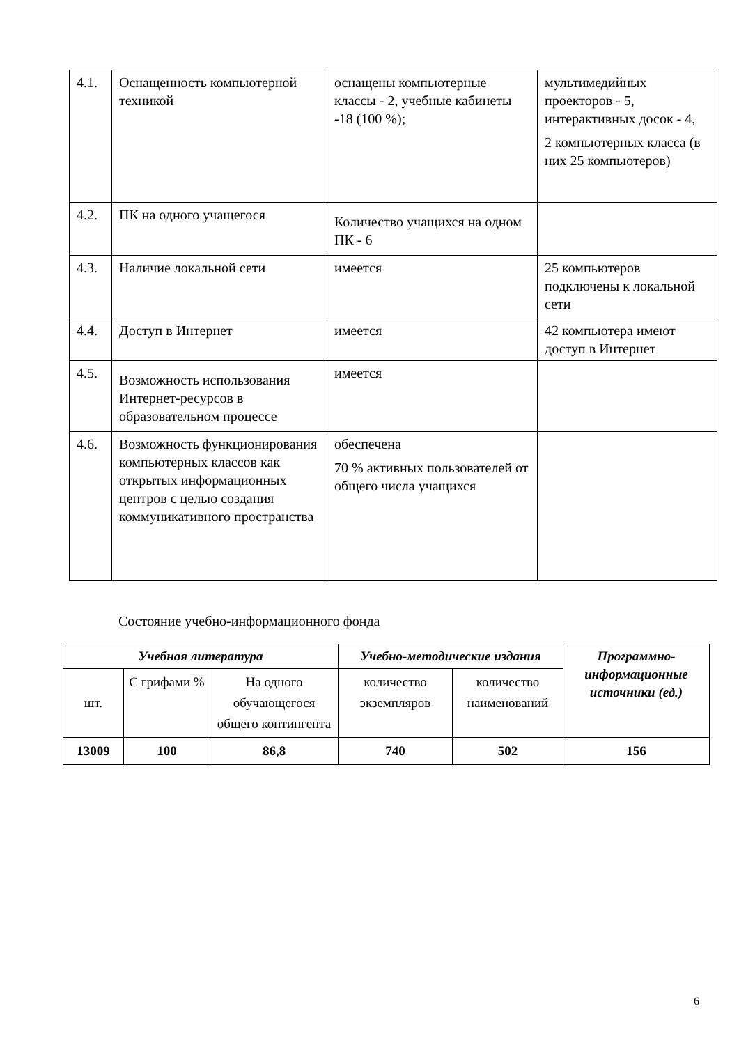| 4.1. | Оснащенность компьютерной техникой | оснащены компьютерные классы - 2, учебные кабинеты -18 (100 %); | мультимедийных проекторов - 5, интерактивных досок - 4, 2 компьютерных класса (в них 25 компьютеров) |
| 4.2. | ПК на одного учащегося | Количество учащихся на одном ПК - 6 | |
| 4.3. | Наличие локальной сети | имеется | 25 компьютеров подключены к локальной сети |
| 4.4. | Доступ в Интернет | имеется | 42 компьютера имеют доступ в Интернет |
| 4.5. | Возможность использования Интернет-ресурсов в образовательном процессе | имеется | |
| 4.6. | Возможность функционирования компьютерных классов как открытых информационных центров с целью создания коммуникативного пространства | обеспечена 70 % активных пользователей от общего числа учащихся | |
Состояние учебно-информационного фонда
| Учебная литература | | | Учебно-методические издания | | Программно-информационные источники (ед.) |
| --- | --- | --- | --- | --- | --- |
| шт. | С грифами % | На одного обучающегося общего контингента | количество экземпляров | количество наименований | |
| 13009 | 100 | 86,8 | 740 | 502 | 156 |
6